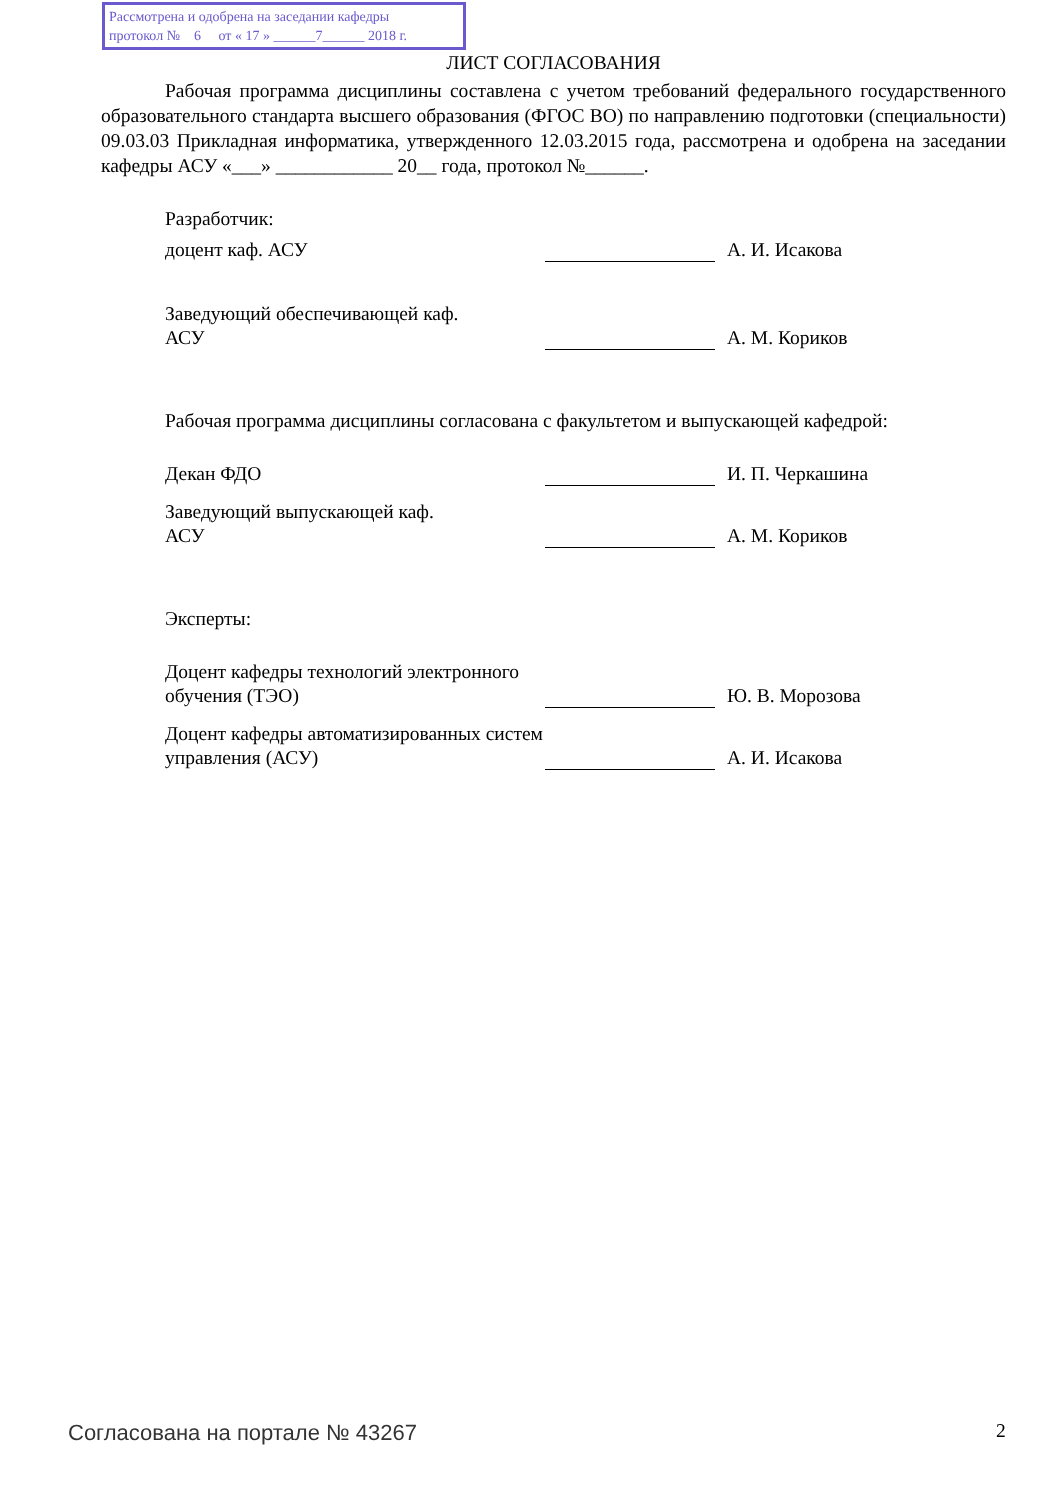Рассмотрена и одобрена на заседании кафедры
протокол № 6 от « 17 » ______7______ 2018 г.
ЛИСТ СОГЛАСОВАНИЯ
Рабочая программа дисциплины составлена с учетом требований федерального государственного образовательного стандарта высшего образования (ФГОС ВО) по направлению подготовки (специальности) 09.03.03 Прикладная информатика, утвержденного 12.03.2015 года, рассмотрена и одобрена на заседании кафедры АСУ «___» ____________ 20__ года, протокол №______.
Разработчик:
доцент каф. АСУ
А. И. Исакова
Заведующий обеспечивающей каф.
АСУ
А. М. Кориков
Рабочая программа дисциплины согласована с факультетом и выпускающей кафедрой:
Декан ФДО
И. П. Черкашина
Заведующий выпускающей каф.
АСУ
А. М. Кориков
Эксперты:
Доцент кафедры технологий электронного обучения (ТЭО)
Ю. В. Морозова
Доцент кафедры автоматизированных систем управления (АСУ)
А. И. Исакова
Согласована на портале № 43267 2